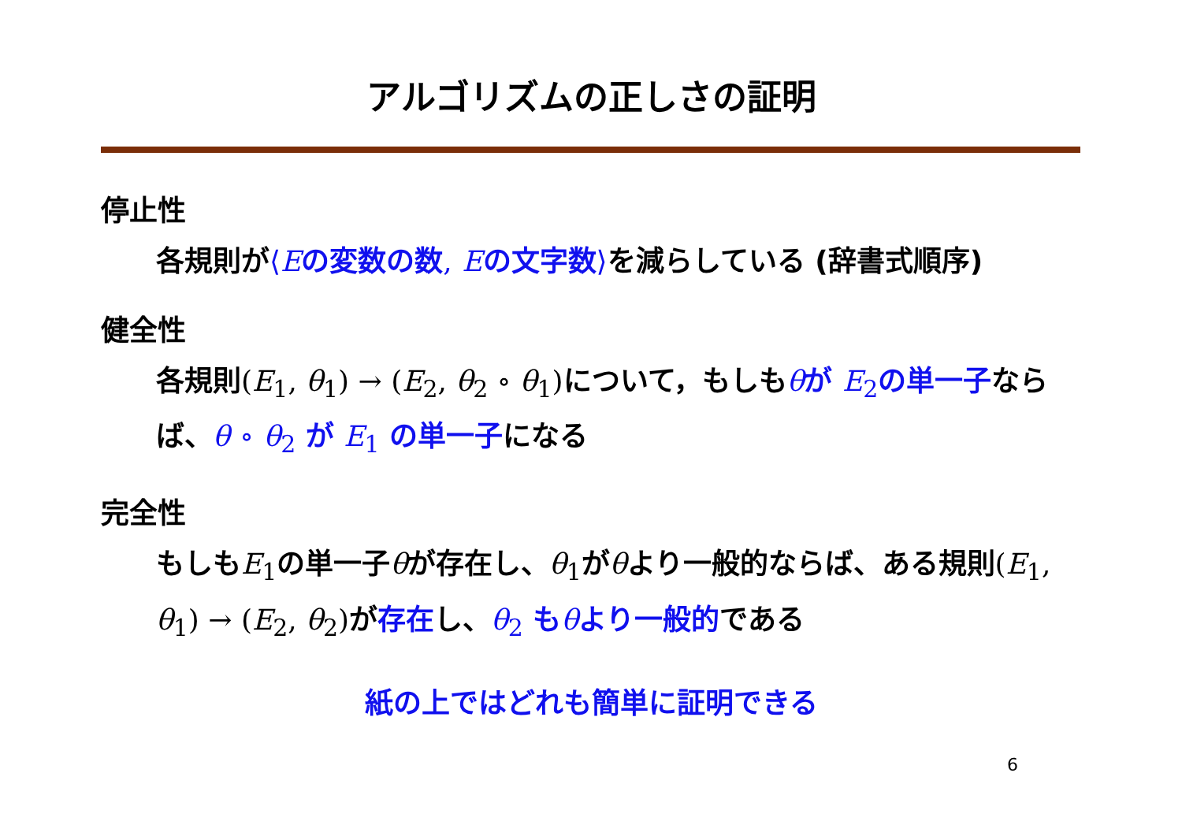アルゴリズムの正しさの証明
停止性
各規則が⟨Eの変数の数, Eの文字数⟩を減らしている (辞書式順序)
健全性
各規則(E<sub>1</sub>, θ<sub>1</sub>) → (E<sub>2</sub>, θ<sub>2</sub> ∘ θ<sub>1</sub>) について，もしもθが E<sub>2</sub>の単一子ならば、θ ∘ θ<sub>2</sub> が E<sub>1</sub> の単一子になる
完全性
もしもE<sub>1</sub>の単一子θが存在し、θ<sub>1</sub>がθより一般的ならば、ある規則(E<sub>1</sub>, θ<sub>1</sub>) → (E<sub>2</sub>, θ<sub>2</sub>) が存在し、θ<sub>2</sub> もθより一般的である
紙の上ではどれも簡単に証明できる
6